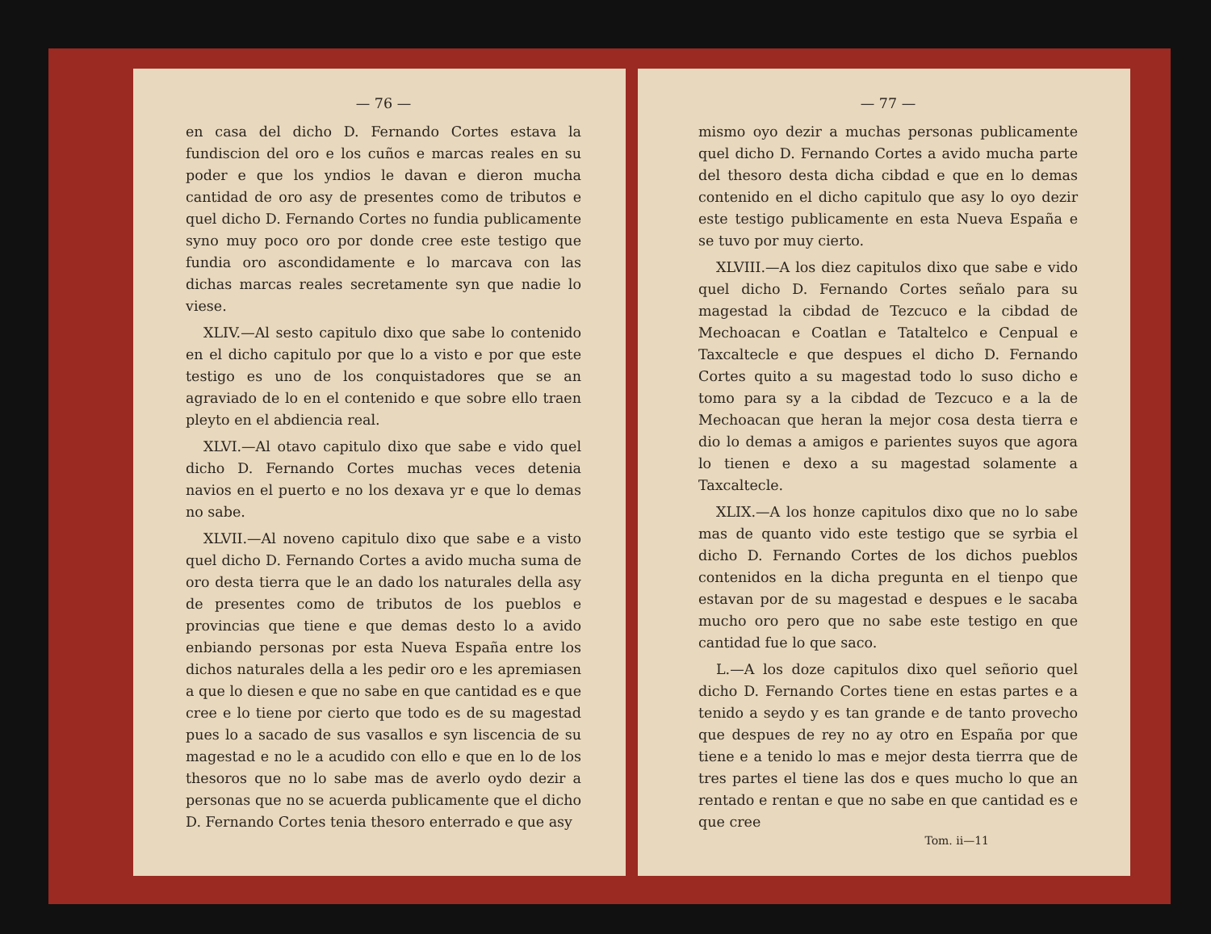— 76 —
en casa del dicho D. Fernando Cortes estava la fundiscion del oro e los cuños e marcas reales en su poder e que los yndios le davan e dieron mucha cantidad de oro asy de presentes como de tributos e quel dicho D. Fernando Cortes no fundia publicamente syno muy poco oro por donde cree este testigo que fundia oro ascondidamente e lo marcava con las dichas marcas reales secretamente syn que nadie lo viese.
XLIV.—Al sesto capitulo dixo que sabe lo contenido en el dicho capitulo por que lo a visto e por que este testigo es uno de los conquistadores que se an agraviado de lo en el contenido e que sobre ello traen pleyto en el abdiencia real.
XLVI.—Al otavo capitulo dixo que sabe e vido quel dicho D. Fernando Cortes muchas veces detenia navios en el puerto e no los dexava yr e que lo demas no sabe.
XLVII.—Al noveno capitulo dixo que sabe e a visto quel dicho D. Fernando Cortes a avido mucha suma de oro desta tierra que le an dado los naturales della asy de presentes como de tributos de los pueblos e provincias que tiene e que demas desto lo a avido enbiando personas por esta Nueva España entre los dichos naturales della a les pedir oro e les apremiasen a que lo diesen e que no sabe en que cantidad es e que cree e lo tiene por cierto que todo es de su magestad pues lo a sacado de sus vasallos e syn liscencia de su magestad e no le a acudido con ello e que en lo de los thesoros que no lo sabe mas de averlo oydo dezir a personas que no se acuerda publicamente que el dicho D. Fernando Cortes tenia thesoro enterrado e que asy
— 77 —
mismo oyo dezir a muchas personas publicamente quel dicho D. Fernando Cortes a avido mucha parte del thesoro desta dicha cibdad e que en lo demas contenido en el dicho capitulo que asy lo oyo dezir este testigo publicamente en esta Nueva España e se tuvo por muy cierto.
XLVIII.—A los diez capitulos dixo que sabe e vido quel dicho D. Fernando Cortes señalo para su magestad la cibdad de Tezcuco e la cibdad de Mechoacan e Coatlan e Tataltelco e Cenpual e Taxcaltecle e que despues el dicho D. Fernando Cortes quito a su magestad todo lo suso dicho e tomo para sy a la cibdad de Tezcuco e a la de Mechoacan que heran la mejor cosa desta tierra e dio lo demas a amigos e parientes suyos que agora lo tienen e dexo a su magestad solamente a Taxcaltecle.
XLIX.—A los honze capitulos dixo que no lo sabe mas de quanto vido este testigo que se syrbia el dicho D. Fernando Cortes de los dichos pueblos contenidos en la dicha pregunta en el tienpo que estavan por de su magestad e despues e le sacaba mucho oro pero que no sabe este testigo en que cantidad fue lo que saco.
L.—A los doze capitulos dixo quel señorio quel dicho D. Fernando Cortes tiene en estas partes e a tenido a seydo y es tan grande e de tanto provecho que despues de rey no ay otro en España por que tiene e a tenido lo mas e mejor desta tierrra que de tres partes el tiene las dos e ques mucho lo que an rentado e rentan e que no sabe en que cantidad es e que cree
Tom. ii—11